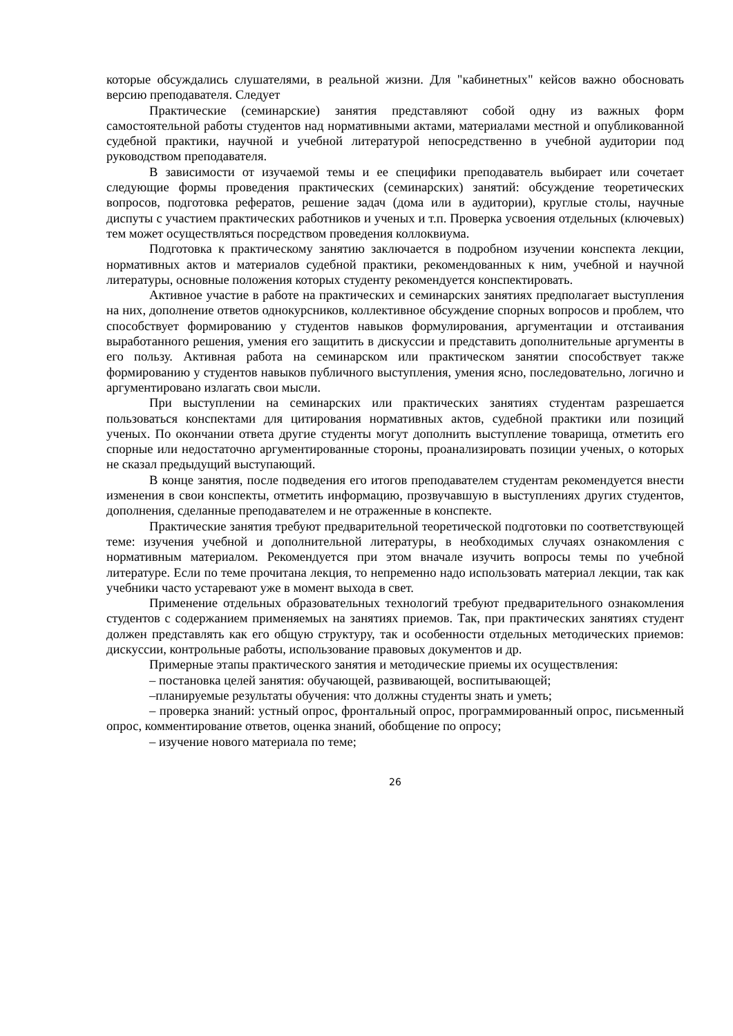которые обсуждались слушателями, в реальной жизни. Для "кабинетных" кейсов важно обосновать версию преподавателя. Следует
Практические (семинарские) занятия представляют собой одну из важных форм самостоятельной работы студентов над нормативными актами, материалами местной и опубликованной судебной практики, научной и учебной литературой непосредственно в учебной аудитории под руководством преподавателя.
В зависимости от изучаемой темы и ее специфики преподаватель выбирает или сочетает следующие формы проведения практических (семинарских) занятий: обсуждение теоретических вопросов, подготовка рефератов, решение задач (дома или в аудитории), круглые столы, научные диспуты с участием практических работников и ученых и т.п. Проверка усвоения отдельных (ключевых) тем может осуществляться посредством проведения коллоквиума.
Подготовка к практическому занятию заключается в подробном изучении конспекта лекции, нормативных актов и материалов судебной практики, рекомендованных к ним, учебной и научной литературы, основные положения которых студенту рекомендуется конспектировать.
Активное участие в работе на практических и семинарских занятиях предполагает выступления на них, дополнение ответов однокурсников, коллективное обсуждение спорных вопросов и проблем, что способствует формированию у студентов навыков формулирования, аргументации и отстаивания выработанного решения, умения его защитить в дискуссии и представить дополнительные аргументы в его пользу. Активная работа на семинарском или практическом занятии способствует также формированию у студентов навыков публичного выступления, умения ясно, последовательно, логично и аргументировано излагать свои мысли.
При выступлении на семинарских или практических занятиях студентам разрешается пользоваться конспектами для цитирования нормативных актов, судебной практики или позиций ученых. По окончании ответа другие студенты могут дополнить выступление товарища, отметить его спорные или недостаточно аргументированные стороны, проанализировать позиции ученых, о которых не сказал предыдущий выступающий.
В конце занятия, после подведения его итогов преподавателем студентам рекомендуется внести изменения в свои конспекты, отметить информацию, прозвучавшую в выступлениях других студентов, дополнения, сделанные преподавателем и не отраженные в конспекте.
Практические занятия требуют предварительной теоретической подготовки по соответствующей теме: изучения учебной и дополнительной литературы, в необходимых случаях ознакомления с нормативным материалом. Рекомендуется при этом вначале изучить вопросы темы по учебной литературе. Если по теме прочитана лекция, то непременно надо использовать материал лекции, так как учебники часто устаревают уже в момент выхода в свет.
Применение отдельных образовательных технологий требуют предварительного ознакомления студентов с содержанием применяемых на занятиях приемов. Так, при практических занятиях студент должен представлять как его общую структуру, так и особенности отдельных методических приемов: дискуссии, контрольные работы, использование правовых документов и др.
Примерные этапы практического занятия и методические приемы их осуществления:
– постановка целей занятия: обучающей, развивающей, воспитывающей;
–планируемые результаты обучения: что должны студенты знать и уметь;
– проверка знаний: устный опрос, фронтальный опрос, программированный опрос, письменный опрос, комментирование ответов, оценка знаний, обобщение по опросу;
– изучение нового материала по теме;
26